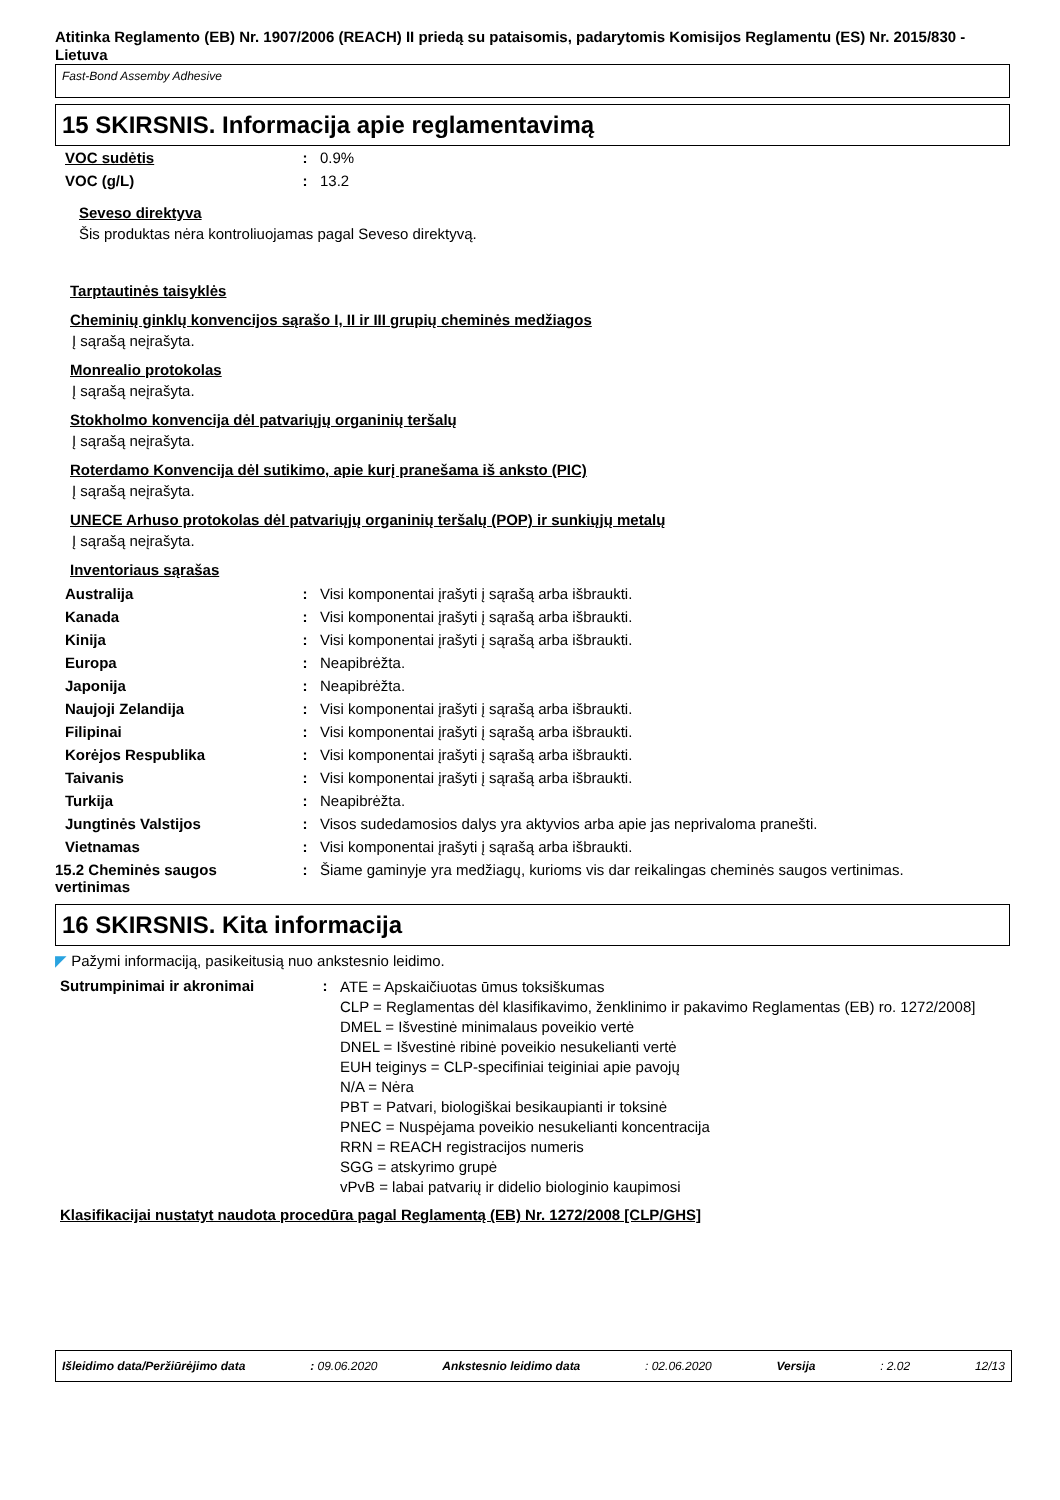Atitinka Reglamento (EB) Nr. 1907/2006 (REACH) II priedą su pataisomis, padarytomis Komisijos Reglamentu (ES) Nr. 2015/830 - Lietuva
Fast-Bond Assemby Adhesive
15 SKIRSNIS. Informacija apie reglamentavimą
| VOC sudėtis | : | 0.9% |
| VOC (g/L) | : | 13.2 |
Seveso direktyva
Šis produktas nėra kontroliuojamas pagal Seveso direktyvą.
Tarptautinės taisyklės
Cheminių ginklų konvencijos sąrašo I, II ir III grupių cheminės medžiagos
Į sąrašą neįrašyta.
Monrealio protokolas
Į sąrašą neįrašyta.
Stokholmo konvencija dėl patvariųjų organinių teršalų
Į sąrašą neįrašyta.
Roterdamo Konvencija dėl sutikimo, apie kurį pranešama iš anksto (PIC)
Į sąrašą neįrašyta.
UNECE Arhuso protokolas dėl patvariųjų organinių teršalų (POP) ir sunkiųjų metalų
Į sąrašą neįrašyta.
Inventoriaus sąrašas
| Australija | : | Visi komponentai įrašyti į sąrašą arba išbraukti. |
| Kanada | : | Visi komponentai įrašyti į sąrašą arba išbraukti. |
| Kinija | : | Visi komponentai įrašyti į sąrašą arba išbraukti. |
| Europa | : | Neapibrėžta. |
| Japonija | : | Neapibrėžta. |
| Naujoji Zelandija | : | Visi komponentai įrašyti į sąrašą arba išbraukti. |
| Filipinai | : | Visi komponentai įrašyti į sąrašą arba išbraukti. |
| Korėjos Respublika | : | Visi komponentai įrašyti į sąrašą arba išbraukti. |
| Taivanis | : | Visi komponentai įrašyti į sąrašą arba išbraukti. |
| Turkija | : | Neapibrėžta. |
| Jungtinės Valstijos | : | Visos sudedamosios dalys yra aktyvios arba apie jas neprivaloma pranešti. |
| Vietnamas | : | Visi komponentai įrašyti į sąrašą arba išbraukti. |
| 15.2 Cheminės saugos vertinimas | : | Šiame gaminyje yra medžiagų, kurioms vis dar reikalingas cheminės saugos vertinimas. |
16 SKIRSNIS. Kita informacija
◤ Pažymi informaciją, pasikeitusią nuo ankstesnio leidimo.
| Sutrumpinimai ir akronimai | : | ATE = Apskaičiuotas ūmus toksiškumas CLP = Reglamentas dėl klasifikavimo, ženklinimo ir pakavimo Reglamentas (EB) ro. 1272/2008] DMEL = Išvestinė minimalaus poveikio vertė DNEL = Išvestinė ribinė poveikio nesukelianti vertė EUH teiginys = CLP-specifiniai teiginiai apie pavojų N/A = Nėra PBT = Patvari, biologiškai besikaupianti ir toksinė PNEC = Nuspėjama poveikio nesukelianti koncentracija RRN = REACH registracijos numeris SGG = atskyrimo grupė vPvB = labai patvarių ir didelio biologinio kaupimosi |
Klasifikacijai nustatyt naudota procedūra pagal Reglamentą (EB) Nr. 1272/2008 [CLP/GHS]
Išleidimo data/Peržiūrėjimo data: 09.06.2020 Ankstesnio leidimo data: 02.06.2020 Versija: 2.02 12/13